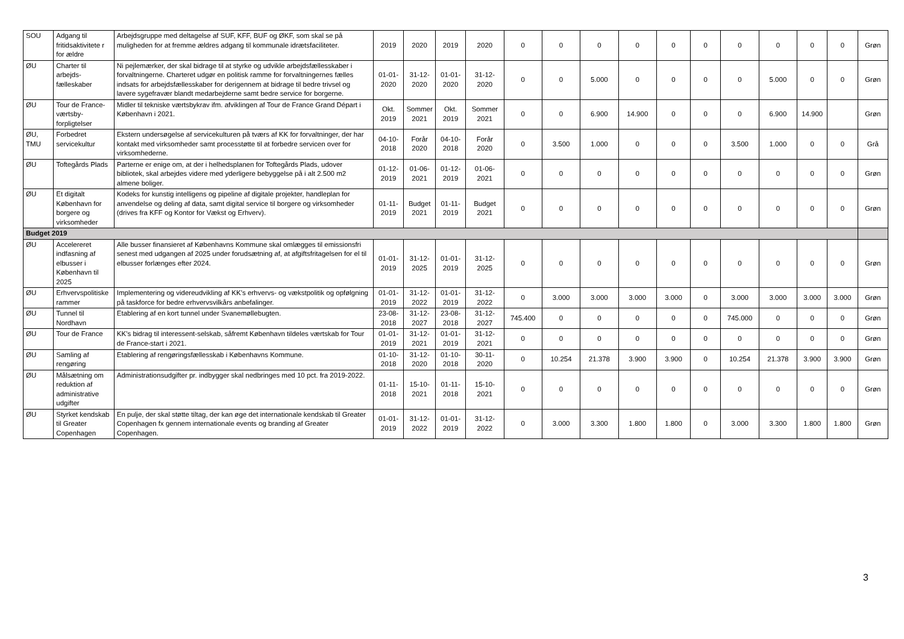| SOU | Adgang til fritidsaktivitete r for ældre | Arbejdsgruppe med deltagelse af SUF, KFF, BUF og ØKF, som skal se på muligheden for at fremme ældres adgang til kommunale idrætsfaciliteter. | 2019 | 2020 | 2019 | 2020 | 0 | 0 | 0 | 0 | 0 | 0 | 0 | 0 | 0 | 0 | Grøn |
| ØU | Charter til arbejds-fælleskaber | Ni pejlemærker, der skal bidrage til at styrke og udvikle arbejdsfællesskaber i forvaltningerne. Charteret udgør en politisk ramme for forvaltningernes fælles indsats for arbejdsfællesskaber for derigennem at bidrage til bedre trivsel og lavere sygefravær blandt medarbejderne samt bedre service for borgerne. | 01-01-2020 | 31-12-2020 | 01-01-2020 | 31-12-2020 | 0 | 0 | 5.000 | 0 | 0 | 0 | 0 | 5.000 | 0 | 0 | Grøn |
| ØU | Tour de France-værtsby-forpligtelser | Midler til tekniske værtsbykrav ifm. afviklingen af Tour de France Grand Départ i København i 2021. | Okt. 2019 | Sommer 2021 | Okt. 2019 | Sommer 2021 | 0 | 0 | 6.900 | 14.900 | 0 | 0 | 0 | 6.900 | 14.900 | | Grøn |
| ØU, TMU | Forbedret servicekultur | Ekstern undersøgelse af servicekulturen på tværs af KK for forvaltninger, der har kontakt med virksomheder samt processtøtte til at forbedre servicen over for virksomhederne. | 04-10-2018 | Forår 2020 | 04-10-2018 | Forår 2020 | 0 | 3.500 | 1.000 | 0 | 0 | 0 | 3.500 | 1.000 | 0 | 0 | Grå |
| ØU | Toftegårds Plads | Parterne er enige om, at der i helhedsplanen for Toftegårds Plads, udover bibliotek, skal arbejdes videre med yderligere bebyggelse på i alt 2.500 m2 almene boliger. | 01-12-2019 | 01-06-2021 | 01-12-2019 | 01-06-2021 | 0 | 0 | 0 | 0 | 0 | 0 | 0 | 0 | 0 | 0 | Grøn |
| ØU | Et digitalt København for borgere og virksomheder | Kodeks for kunstig intelligens og pipeline af digitale projekter, handleplan for anvendelse og deling af data, samt digital service til borgere og virksomheder (drives fra KFF og Kontor for Vækst og Erhverv). | 01-11-2019 | Budget 2021 | 01-11-2019 | Budget 2021 | 0 | 0 | 0 | 0 | 0 | 0 | 0 | 0 | 0 | 0 | Grøn |
| Budget 2019 | | | | | | | | | | | | | | | | | |
| ØU | Accelereret indfasning af elbusser i København til 2025 | Alle busser finansieret af Københavns Kommune skal omlægges til emissionsfri senest med udgangen af 2025 under forudsætning af, at afgiftsfritagelsen for el til elbusser forlænges efter 2024. | 01-01-2019 | 31-12-2025 | 01-01-2019 | 31-12-2025 | 0 | 0 | 0 | 0 | 0 | 0 | 0 | 0 | 0 | 0 | Grøn |
| ØU | Erhvervspolitiske rammer | Implementering og videreudvikling af KK’s erhvervs- og vækstpolitik og opfølgning på taskforce for bedre erhvervsvilkårs anbefalinger. | 01-01-2019 | 31-12-2022 | 01-01-2019 | 31-12-2022 | 0 | 3.000 | 3.000 | 3.000 | 3.000 | 0 | 3.000 | 3.000 | 3.000 | 3.000 | Grøn |
| ØU | Tunnel til Nordhavn | Etablering af en kort tunnel under Svanemøllebugten. | 23-08-2018 | 31-12-2027 | 23-08-2018 | 31-12-2027 | 745.400 | 0 | 0 | 0 | 0 | 0 | 745.000 | 0 | 0 | 0 | Grøn |
| ØU | Tour de France | KK’s bidrag til interessent-selskab, såfremt København tildeles værtskab for Tour de France-start i 2021. | 01-01-2019 | 31-12-2021 | 01-01-2019 | 31-12-2021 | 0 | 0 | 0 | 0 | 0 | 0 | 0 | 0 | 0 | 0 | Grøn |
| ØU | Samling af rengøring | Etablering af rengøringsfællesskab i Københavns Kommune. | 01-10-2018 | 31-12-2020 | 01-10-2018 | 30-11-2020 | 0 | 10.254 | 21.378 | 3.900 | 3.900 | 0 | 10.254 | 21.378 | 3.900 | 3.900 | Grøn |
| ØU | Målsætning om reduktion af administrative udgifter | Administrationsudgifter pr. indbygger skal nedbringes med 10 pct. fra 2019-2022. | 01-11-2018 | 15-10-2021 | 01-11-2018 | 15-10-2021 | 0 | 0 | 0 | 0 | 0 | 0 | 0 | 0 | 0 | 0 | Grøn |
| ØU | Styrket kendskab til Greater Copenhagen | En pulje, der skal støtte tiltag, der kan øge det internationale kendskab til Greater Copenhagen fx gennem internationale events og branding af Greater Copenhagen. | 01-01-2019 | 31-12-2022 | 01-01-2019 | 31-12-2022 | 0 | 3.000 | 3.300 | 1.800 | 1.800 | 0 | 3.000 | 3.300 | 1.800 | 1.800 | Grøn |
3